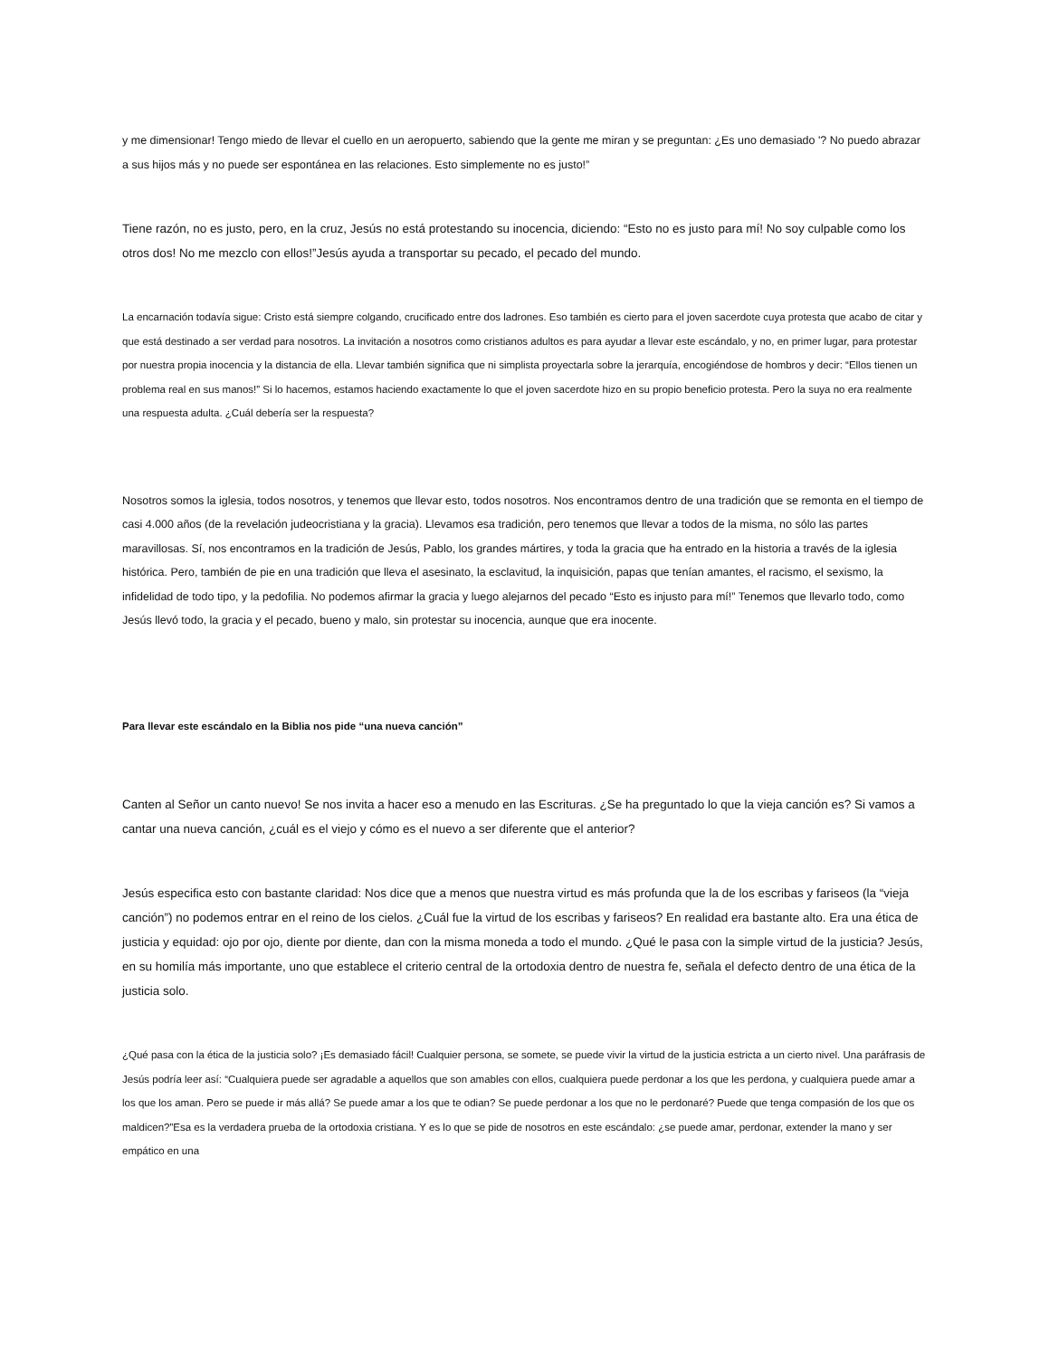y me dimensionar! Tengo miedo de llevar el cuello en un aeropuerto, sabiendo que la gente me miran y se preguntan: ¿Es uno demasiado '? No puedo abrazar a sus hijos más y no puede ser espontánea en las relaciones. Esto simplemente no es justo!”
Tiene razón, no es justo, pero, en la cruz, Jesús no está protestando su inocencia, diciendo: “Esto no es justo para mí! No soy culpable como los otros dos! No me mezclo con ellos!”Jesús ayuda a transportar su pecado, el pecado del mundo.
La encarnación todavía sigue: Cristo está siempre colgando, crucificado entre dos ladrones. Eso también es cierto para el joven sacerdote cuya protesta que acabo de citar y que está destinado a ser verdad para nosotros. La invitación a nosotros como cristianos adultos es para ayudar a llevar este escándalo, y no, en primer lugar, para protestar por nuestra propia inocencia y la distancia de ella. Llevar también significa que ni simplista proyectarla sobre la jerarquía, encogiéndose de hombros y decir: “Ellos tienen un problema real en sus manos!” Si lo hacemos, estamos haciendo exactamente lo que el joven sacerdote hizo en su propio beneficio protesta. Pero la suya no era realmente una respuesta adulta. ¿Cuál debería ser la respuesta?
Nosotros somos la iglesia, todos nosotros, y tenemos que llevar esto, todos nosotros. Nos encontramos dentro de una tradición que se remonta en el tiempo de casi 4.000 años (de la revelación judeocristiana y la gracia). Llevamos esa tradición, pero tenemos que llevar a todos de la misma, no sólo las partes maravillosas. Sí, nos encontramos en la tradición de Jesús, Pablo, los grandes mártires, y toda la gracia que ha entrado en la historia a través de la iglesia histórica. Pero, también de pie en una tradición que lleva el asesinato, la esclavitud, la inquisición, papas que tenían amantes, el racismo, el sexismo, la infidelidad de todo tipo, y la pedofilia. No podemos afirmar la gracia y luego alejarnos del pecado “Esto es injusto para mí!” Tenemos que llevarlo todo, como Jesús llevó todo, la gracia y el pecado, bueno y malo, sin protestar su inocencia, aunque que era inocente.
Para llevar este escándalo en la Biblia nos pide “una nueva canción”
Canten al Señor un canto nuevo! Se nos invita a hacer eso a menudo en las Escrituras. ¿Se ha preguntado lo que la vieja canción es? Si vamos a cantar una nueva canción, ¿cuál es el viejo y cómo es el nuevo a ser diferente que el anterior?
Jesús especifica esto con bastante claridad: Nos dice que a menos que nuestra virtud es más profunda que la de los escribas y fariseos (la “vieja canción”) no podemos entrar en el reino de los cielos. ¿Cuál fue la virtud de los escribas y fariseos? En realidad era bastante alto. Era una ética de justicia y equidad: ojo por ojo, diente por diente, dan con la misma moneda a todo el mundo. ¿Qué le pasa con la simple virtud de la justicia? Jesús, en su homilía más importante, uno que establece el criterio central de la ortodoxia dentro de nuestra fe, señala el defecto dentro de una ética de la justicia solo.
¿Qué pasa con la ética de la justicia solo? ¡Es demasiado fácil! Cualquier persona, se somete, se puede vivir la virtud de la justicia estricta a un cierto nivel. Una paráfrasis de Jesús podría leer así: “Cualquiera puede ser agradable a aquellos que son amables con ellos, cualquiera puede perdonar a los que les perdona, y cualquiera puede amar a los que los aman. Pero se puede ir más allá? Se puede amar a los que te odian? Se puede perdonar a los que no le perdonaré? Puede que tenga compasión de los que os maldicen?”Esa es la verdadera prueba de la ortodoxia cristiana. Y es lo que se pide de nosotros en este escándalo: ¿se puede amar, perdonar, extender la mano y ser empático en una